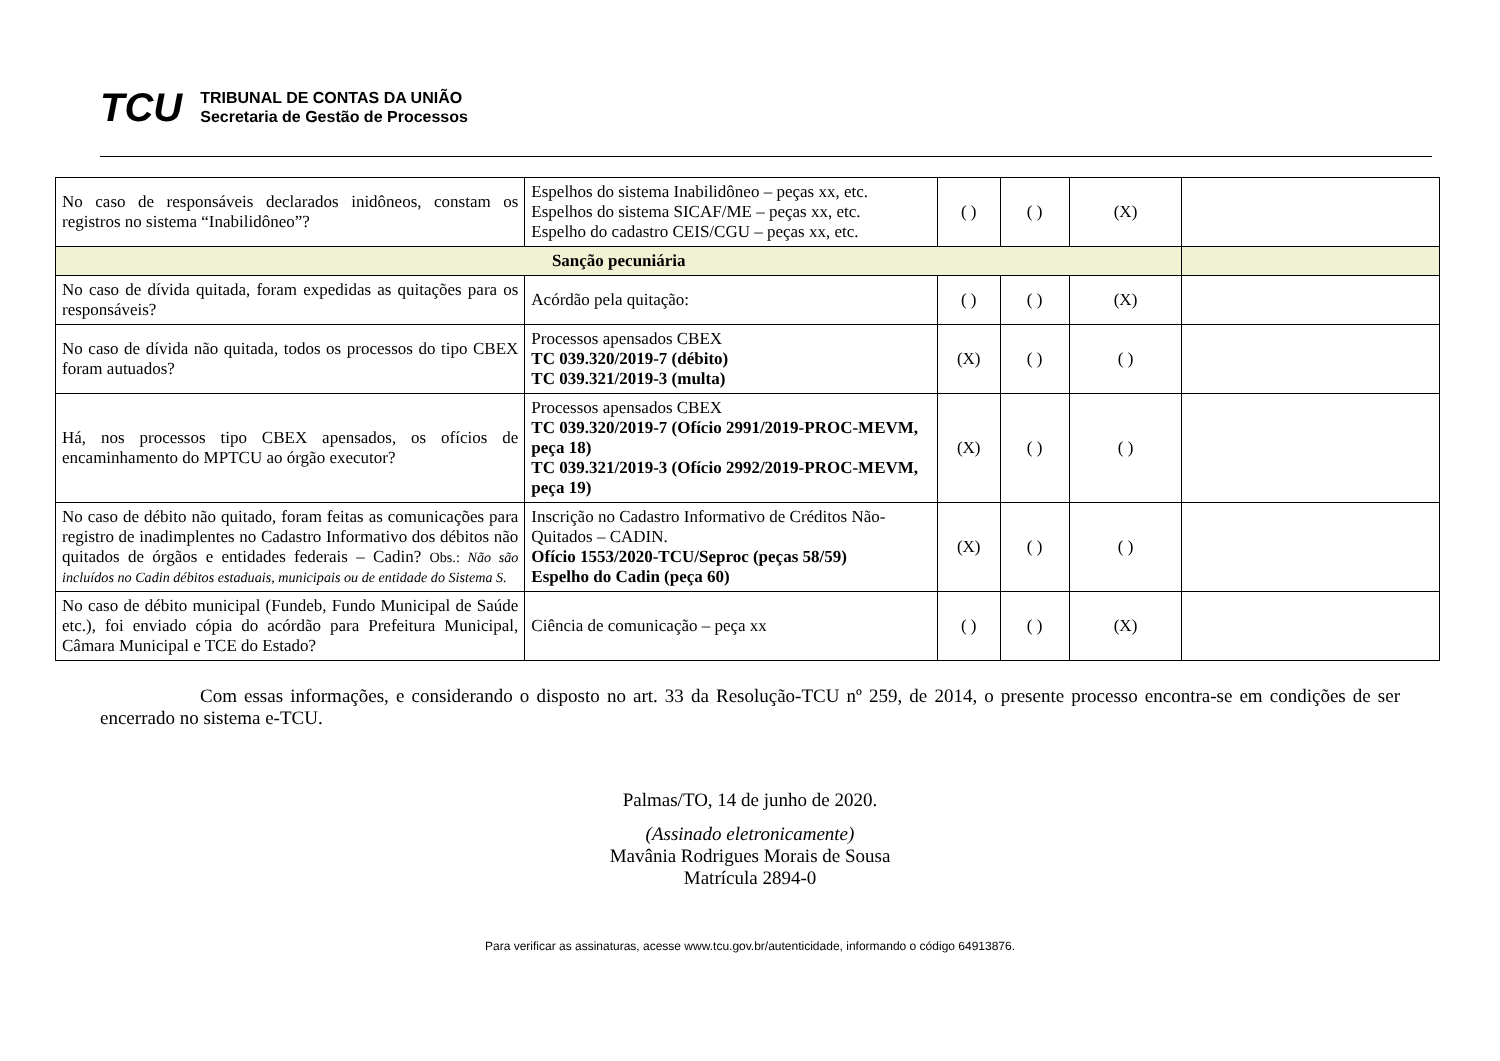TCU
TRIBUNAL DE CONTAS DA UNIÃO
Secretaria de Gestão de Processos
| No caso de responsáveis declarados inidôneos, constam os registros no sistema “Inabilidôneo”? | Espelhos do sistema Inabilidôneo – peças xx, etc. Espelhos do sistema SICAF/ME – peças xx, etc. Espelho do cadastro CEIS/CGU – peças xx, etc. | ( ) | ( ) | (X) | |
| Sanção pecuniária | | | | | |
| No caso de dívida quitada, foram expedidas as quitações para os responsáveis? | Acórdão pela quitação: | ( ) | ( ) | (X) | |
| No caso de dívida não quitada, todos os processos do tipo CBEX foram autuados? | Processos apensados CBEX TC 039.320/2019-7 (débito) TC 039.321/2019-3 (multa) | (X) | ( ) | ( ) | |
| Há, nos processos tipo CBEX apensados, os ofícios de encaminhamento do MPTCU ao órgão executor? | Processos apensados CBEX TC 039.320/2019-7 (Ofício 2991/2019-PROC-MEVM, peça 18) TC 039.321/2019-3 (Ofício 2992/2019-PROC-MEVM, peça 19) | (X) | ( ) | ( ) | |
| No caso de débito não quitado, foram feitas as comunicações para registro de inadimplentes no Cadastro Informativo dos débitos não quitados de órgãos e entidades federais – Cadin? Obs.: Não são incluídos no Cadin débitos estaduais, municipais ou de entidade do Sistema S. | Inscrição no Cadastro Informativo de Créditos Não-Quitados – CADIN. Ofício 1553/2020-TCU/Seproc (peças 58/59) Espelho do Cadin (peça 60) | (X) | ( ) | ( ) | |
| No caso de débito municipal (Fundeb, Fundo Municipal de Saúde etc.), foi enviado cópia do acórdão para Prefeitura Municipal, Câmara Municipal e TCE do Estado? | Ciência de comunicação – peça xx | ( ) | ( ) | (X) | |
Com essas informações, e considerando o disposto no art. 33 da Resolução-TCU nº 259, de 2014, o presente processo encontra-se em condições de ser encerrado no sistema e-TCU.
Palmas/TO, 14 de junho de 2020.
(Assinado eletronicamente)
Mavânia Rodrigues Morais de Sousa
Matrícula 2894-0
Para verificar as assinaturas, acesse www.tcu.gov.br/autenticidade, informando o código 64913876.